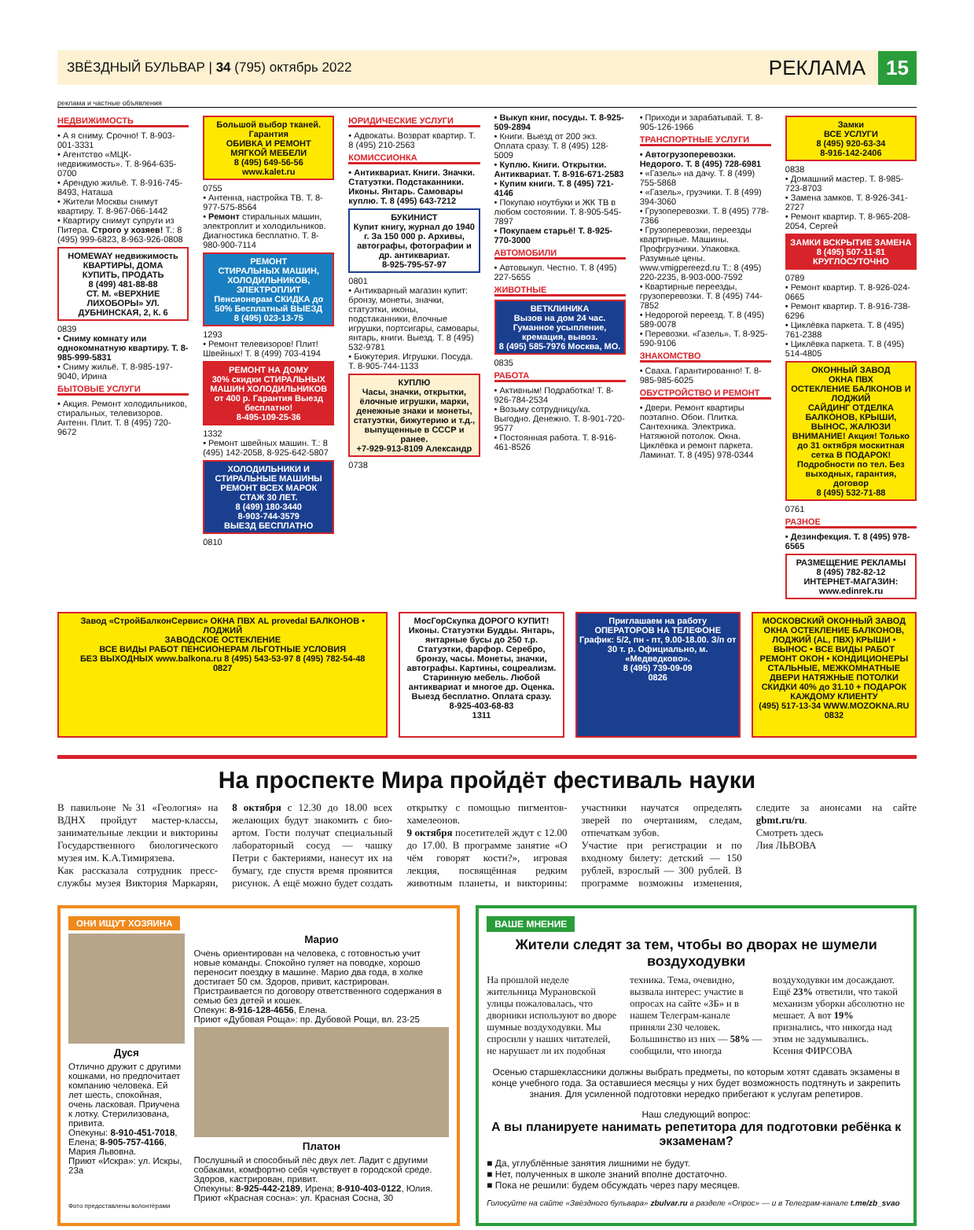ЗВЁЗДНЫЙ БУЛЬВАР | 34 (795) октябрь 2022
РЕКЛАМА 15
реклама и частные объявления
НЕДВИЖИМОСТЬ
• А я сниму. Срочно! Т. 8-903-001-3331
• Агентство «МЦК-недвижимость». Т. 8-964-635-0700
• Арендую жильё. Т. 8-916-745-8493, Наташа
• Жители Москвы снимут квартиру. Т. 8-967-066-1442
• Квартиру снимут супруги из Питера. Строго у хозяев! Т.: 8 (495) 999-6823, 8-963-926-0808
HOMEWAY недвижимость
КВАРТИРЫ, ДОМА
КУПИТЬ, ПРОДАТЬ
8 (499) 481-88-88
СТ. М. «ВЕРХНИЕ ЛИХОБОРЫ» УЛ. ДУБНИНСКАЯ, 2, К. 6
0839
• Сниму комнату или однокомнатную квартиру. Т. 8-985-999-5831
• Сниму жильё. Т. 8-985-197-9040, Ирина
БЫТОВЫЕ УСЛУГИ
• Акция. Ремонт холодильников, стиральных, телевизоров. Антенн. Плит. Т. 8 (495) 720-9672
Большой выбор тканей. Гарантия
ОБИВКА И РЕМОНТ МЯГКОЙ МЕБЕЛИ
8 (495) 649-56-56 www.kalet.ru
0755
• Антенна, настройка ТВ. Т. 8-977-575-8564
• Ремонт стиральных машин, электроплит и холодильников. Диагностика бесплатно. Т. 8-980-900-7114
РЕМОНТ
СТИРАЛЬНЫХ МАШИН, ХОЛОДИЛЬНИКОВ, ЭЛЕКТРОПЛИТ
Пенсионерам СКИДКА до 50% Бесплатный ВЫЕЗД
8 (495) 023-13-75
1293
• Ремонт телевизоров! Плит! Швейных! Т. 8 (499) 703-4194
РЕМОНТ НА ДОМУ
30% скидки СТИРАЛЬНЫХ МАШИН ХОЛОДИЛЬНИКОВ
от 400 р. Гарантия Выезд бесплатно!
8-495-109-25-36
1332
• Ремонт швейных машин. Т.: 8 (495) 142-2058, 8-925-642-5807
ХОЛОДИЛЬНИКИ И СТИРАЛЬНЫЕ МАШИНЫ
РЕМОНТ ВСЕХ МАРОК
СТАЖ 30 ЛЕТ.
8 (499) 180-3440
8-903-744-3579
ВЫЕЗД БЕСПЛАТНО
0810
ЮРИДИЧЕСКИЕ УСЛУГИ
• Адвокаты. Возврат квартир. Т. 8 (495) 210-2563
КОМИССИОНКА
• Антиквариат. Книги. Значки. Статуэтки. Подстаканники. Иконы. Янтарь. Самовары куплю. Т. 8 (495) 643-7212
БУКИНИСТ
Купит книгу, журнал до 1940 г. За 150 000 р. Архивы, автографы, фотографии и др. антиквариат.
8-925-795-57-97
0801
• Антикварный магазин купит: бронзу, монеты, значки, статуэтки, иконы, подстаканники, ёлочные игрушки, портсигары, самовары, янтарь, книги. Выезд. Т. 8 (495) 532-9781
• Бижутерия. Игрушки. Посуда. Т. 8-905-744-1133
КУПЛЮ
Часы, значки, открытки, ёлочные игрушки, марки, денежные знаки и монеты, статуэтки, бижутерию и т.д., выпущенные в СССР и ранее.
+7-929-913-8109 Александр
0738
• Выкуп книг, посуды. Т. 8-925-509-2894
• Книги. Выезд от 200 экз. Оплата сразу. Т. 8 (495) 128-5009
• Куплю. Книги. Открытки. Антиквариат. Т. 8-916-671-2583
• Купим книги. Т. 8 (495) 721-4146
• Покупаю ноутбуки и ЖК ТВ в любом состоянии. Т. 8-905-545-7897
• Покупаем старьё! Т. 8-925-770-3000
АВТОМОБИЛИ
• Автовыкуп. Честно. Т. 8 (495) 227-5655
ЖИВОТНЫЕ
ВЕТКЛИНИКА
Вызов на дом 24 час. Гуманное усыпление, кремация, вывоз.
8 (495) 585-7976 Москва, МО.
0835
РАБОТА
• Активным! Подработка! Т. 8-926-784-2534
• Возьму сотрудницу/ка. Выгодно. Денежно. Т. 8-901-720-9577
• Постоянная работа. Т. 8-916-461-8526
• Приходи и зарабатывай. Т. 8-905-126-1966
ТРАНСПОРТНЫЕ УСЛУГИ
• Автогрузоперевозки. Недорого. Т. 8 (495) 728-6981
• «Газель» на дачу. Т. 8 (499) 755-5868
• «Газель», грузчики. Т. 8 (499) 394-3060
• Грузоперевозки. Т. 8 (495) 778-7366
• Грузоперевозки, переезды квартирные. Машины. Профгрузчики. Упаковка. Разумные цены. www.vmigpereezd.ru Т.: 8 (495) 220-2235, 8-903-000-7592
• Квартирные переезды, грузоперевозки. Т. 8 (495) 744-7852
• Недорогой переезд. Т. 8 (495) 589-0078
• Перевозки. «Газель». Т. 8-925-590-9106
ЗНАКОМСТВО
• Сваха. Гарантированно! Т. 8-985-985-6025
ОБУСТРОЙСТВО И РЕМОНТ
• Двери. Ремонт квартиры поэтапно. Обои. Плитка. Сантехника. Электрика. Натяжной потолок. Окна. Циклёвка и ремонт паркета. Ламинат. Т. 8 (495) 978-0344
Замки
ВСЕ УСЛУГИ
8 (495) 920-63-34
8-916-142-2406
0838
• Домашний мастер. Т. 8-985-723-8703
• Замена замков. Т. 8-926-341-2727
• Ремонт квартир. Т. 8-965-208-2054, Сергей
ЗАМКИ ВСКРЫТИЕ ЗАМЕНА
8 (495) 507-11-81
КРУГЛОСУТОЧНО
0789
• Ремонт квартир. Т. 8-926-024-0665
• Ремонт квартир. Т. 8-916-738-6296
• Циклёвка паркета. Т. 8 (495) 761-2388
• Циклёвка паркета. Т. 8 (495) 514-4805
ОКОННЫЙ ЗАВОД
ОКНА ПВХ
ОСТЕКЛЕНИЕ БАЛКОНОВ И ЛОДЖИЙ
САЙДИНГ ОТДЕЛКА БАЛКОНОВ, КРЫШИ, ВЫНОС, ЖАЛЮЗИ
ВНИМАНИЕ! Акция! Только до 31 октября москитная сетка В ПОДАРОК! Подробности по тел. Без выходных, гарантия, договор
8 (495) 532-71-88
0761
РАЗНОЕ
• Дезинфекция. Т. 8 (495) 978-6565
РАЗМЕЩЕНИЕ РЕКЛАМЫ
8 (495) 782-82-12
ИНТЕРНЕТ-МАГАЗИН: www.edinrek.ru
Завод «СтройБалконСервис» ОКНА ПВХ AL provedal БАЛКОНОВ • ЛОДЖИЙ
ЗАВОДСКОЕ ОСТЕКЛЕНИЕ
ВСЕ ВИДЫ РАБОТ ПЕНСИОНЕРАМ ЛЬГОТНЫЕ УСЛОВИЯ
БЕЗ ВЫХОДНЫХ www.balkona.ru 8 (495) 543-53-97 8 (495) 782-54-48
0827
МосГорСкупка ДОРОГО КУПИТ!
Иконы. Статуэтки Будды. Янтарь, янтарные бусы до 250 т.р. Статуэтки, фарфор. Серебро, бронзу, часы. Монеты, значки, автографы. Картины, соцреализм. Старинную мебель. Любой антиквариат и многое др. Оценка. Выезд бесплатно. Оплата сразу.
8-925-403-68-83
1311
Приглашаем на работу
ОПЕРАТОРОВ НА ТЕЛЕФОНЕ
График: 5/2, пн - пт, 9.00-18.00. З/п от 30 т. р. Официально, м. «Медведково».
8 (495) 739-09-09
0826
МОСКОВСКИЙ ОКОННЫЙ ЗАВОД
ОКНА ОСТЕКЛЕНИЕ БАЛКОНОВ, ЛОДЖИЙ (AL, ПВХ) КРЫШИ • ВЫНОС • ВСЕ ВИДЫ РАБОТ РЕМОНТ ОКОН • КОНДИЦИОНЕРЫ СТАЛЬНЫЕ, МЕЖКОМНАТНЫЕ ДВЕРИ НАТЯЖНЫЕ ПОТОЛКИ СКИДКИ 40% до 31.10 + ПОДАРОК КАЖДОМУ КЛИЕНТУ
(495) 517-13-34 WWW.MOZOKNA.RU
0832
На проспекте Мира пройдёт фестиваль науки
В павильоне №31 «Геология» на ВДНХ пройдут мастер-классы, занимательные лекции и викторины Государственного биологического музея им. К.А.Тимирязева.
Как рассказала сотрудник пресс-службы музея Виктория Маркарян, 8 октября с 12.30 до 18.00 всех желающих будут знакомить с био-артом. Гости получат специальный лабораторный сосуд — чашку Петри с бактериями, нанесут их на бумагу, где спустя время проявится рисунок. А ещё можно будет создать открытку с помощью пигментов-хамелеонов.
9 октября посетителей ждут с 12.00 до 17.00. В программе занятие «О чём говорят кости?», игровая лекция, посвящённая редким животным планеты, и викторины: участники научатся определять зверей по очертаниям, следам, отпечаткам зубов.
Участие при регистрации и по входному билету: детский — 150 рублей, взрослый — 300 рублей. В программе возможны изменения, следите за анонсами на сайте gbmt.ru/ru.
Смотреть здесь
Лия ЛЬВОВА
ОНИ ИЩУТ ХОЗЯИНА
Дуся
Отлично дружит с другими кошками, но предпочитает компанию человека. Ей лет шесть, спокойная, очень ласковая. Приучена к лотку. Стерилизована, привита.
Опекуны: 8-910-451-7018, Елена; 8-905-757-4166, Мария Львовна.
Приют «Искра»: ул. Искры, 23а
Марио
Очень ориентирован на человека, с готовностью учит новые команды. Спокойно гуляет на поводке, хорошо переносит поездку в машине. Марио два года, в холке достигает 50 см. Здоров, привит, кастрирован. Пристраивается по договору ответственного содержания в семью без детей и кошек.
Опекун: 8-916-128-4656, Елена.
Приют «Дубовая Роща»: пр. Дубовой Рощи, вл. 23-25
Платон
Послушный и способный пёс двух лет. Ладит с другими собаками, комфортно себя чувствует в городской среде. Здоров, кастрирован, привит.
Опекуны: 8-925-442-2189, Ирена; 8-910-403-0122, Юлия.
Приют «Красная сосна»: ул. Красная Сосна, 30
Фото предоставлены волонтёрами
ВАШЕ МНЕНИЕ
Жители следят за тем, чтобы во дворах не шумели воздуходувки
На прошлой неделе жительница Мурановской улицы пожаловалась, что дворники используют во дворе шумные воздуходувки. Мы спросили у наших читателей, не нарушает ли их подобная техника. Тема, очевидно, вызвала интерес: участие в опросах на сайте «ЗБ» и в нашем Телеграм-канале приняли 230 человек. Большинство из них — 58% — сообщили, что иногда воздуходувки им досаждают. Ещё 23% ответили, что такой механизм уборки абсолютно не мешает. А вот 19% признались, что никогда над этим не задумывались.
Ксения ФИРСОВА
Осенью старшеклассники должны выбрать предметы, по которым хотят сдавать экзамены в конце учебного года. За оставшиеся месяцы у них будет возможность подтянуть и закрепить знания. Для усиленной подготовки нередко прибегают к услугам репетиров.
Наш следующий вопрос:
А вы планируете нанимать репетитора для подготовки ребёнка к экзаменам?
■ Да, углублённые занятия лишними не будут.
■ Нет, полученных в школе знаний вполне достаточно.
■ Пока не решили: будем обсуждать через пару месяцев.
Голосуйте на сайте «Звёздного бульвара» zbulvar.ru в разделе «Опрос» — и в Телеграм-канале t.me/zb_svao